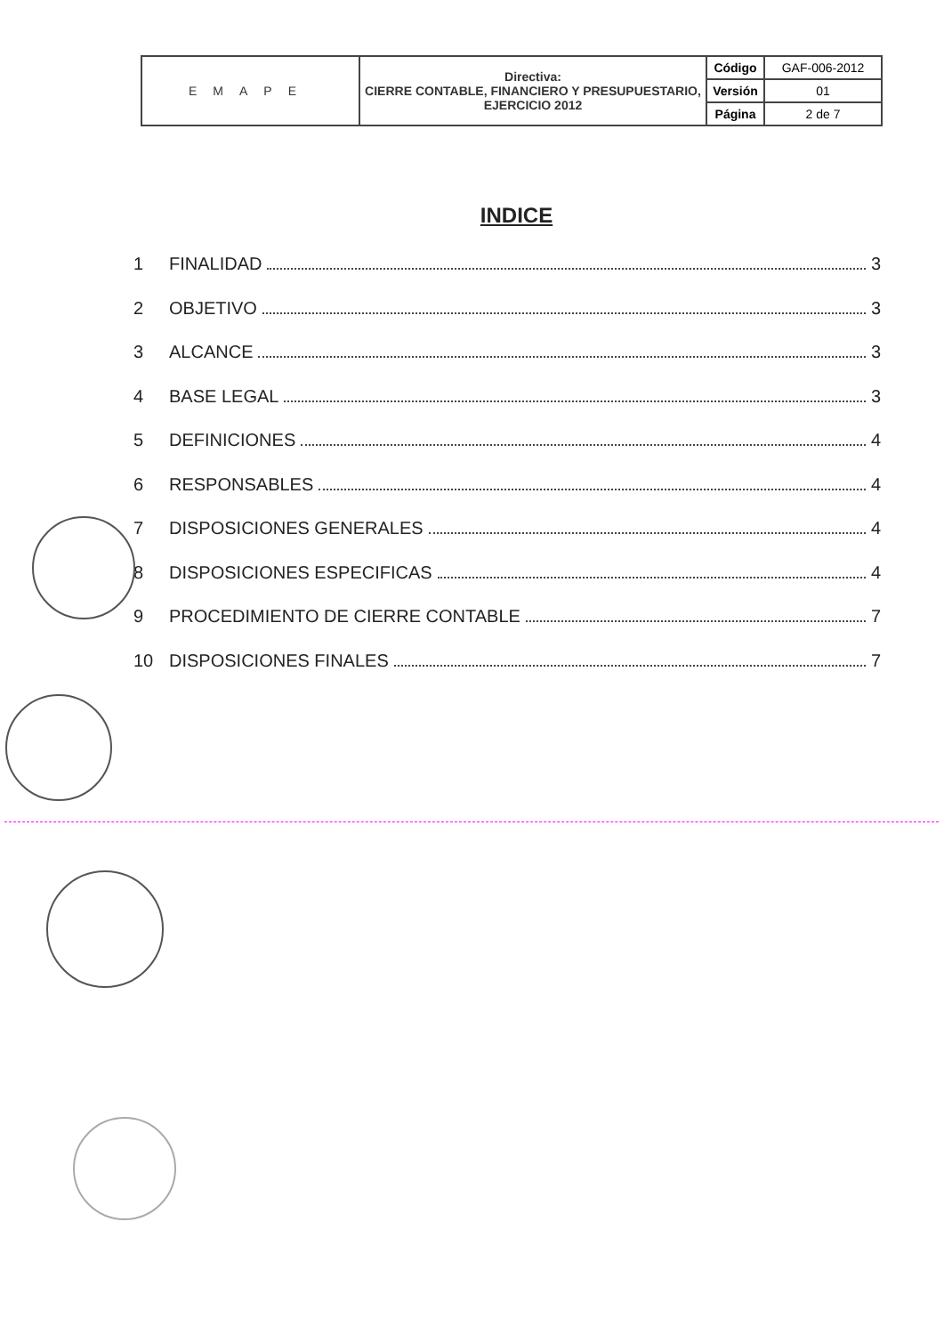| EMAPE | Directiva: CIERRE CONTABLE, FINANCIERO Y PRESUPUESTARIO, EJERCICIO 2012 | Código | GAF-006-2012 |
| | | Versión | 01 |
| | | Página | 2 de 7 |
INDICE
1 FINALIDAD 3
2 OBJETIVO 3
3 ALCANCE 3
4 BASE LEGAL 3
5 DEFINICIONES 4
6 RESPONSABLES 4
7 DISPOSICIONES GENERALES 4
8 DISPOSICIONES ESPECIFICAS 4
9 PROCEDIMIENTO DE CIERRE CONTABLE 7
10 DISPOSICIONES FINALES 7